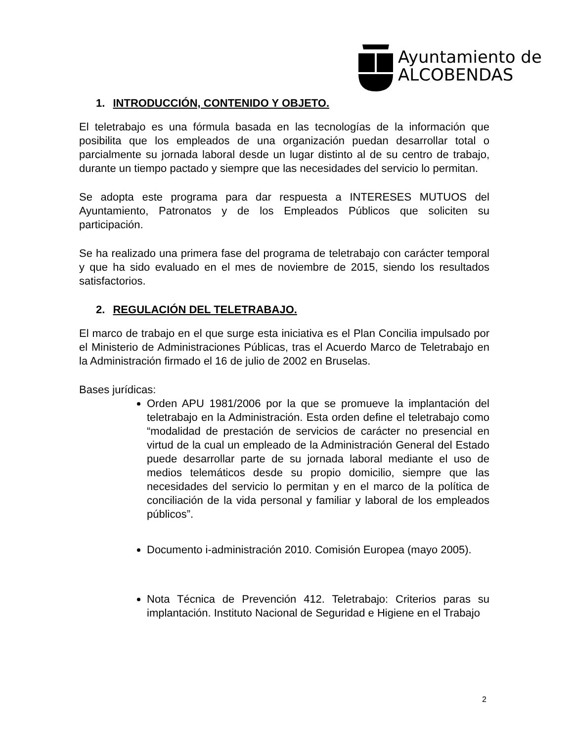Ayuntamiento de
ALCOBENDAS
1. INTRODUCCIÓN, CONTENIDO Y OBJETO.
El teletrabajo es una fórmula basada en las tecnologías de la información que posibilita que los empleados de una organización puedan desarrollar total o parcialmente su jornada laboral desde un lugar distinto al de su centro de trabajo, durante un tiempo pactado y siempre que las necesidades del servicio lo permitan.
Se adopta este programa para dar respuesta a INTERESES MUTUOS del Ayuntamiento, Patronatos y de los Empleados Públicos que soliciten su participación.
Se ha realizado una primera fase del programa de teletrabajo con carácter temporal y que ha sido evaluado en el mes de noviembre de 2015, siendo los resultados satisfactorios.
2. REGULACIÓN DEL TELETRABAJO.
El marco de trabajo en el que surge esta iniciativa es el Plan Concilia impulsado por el Ministerio de Administraciones Públicas, tras el Acuerdo Marco de Teletrabajo en la Administración firmado el 16 de julio de 2002 en Bruselas.
Bases jurídicas:
Orden APU 1981/2006 por la que se promueve la implantación del teletrabajo en la Administración. Esta orden define el teletrabajo como “modalidad de prestación de servicios de carácter no presencial en virtud de la cual un empleado de la Administración General del Estado puede desarrollar parte de su jornada laboral mediante el uso de medios telemáticos desde su propio domicilio, siempre que las necesidades del servicio lo permitan y en el marco de la política de conciliación de la vida personal y familiar y laboral de los empleados públicos”.
Documento i-administración 2010. Comisión Europea (mayo 2005).
Nota Técnica de Prevención 412. Teletrabajo: Criterios paras su implantación. Instituto Nacional de Seguridad e Higiene en el Trabajo
2